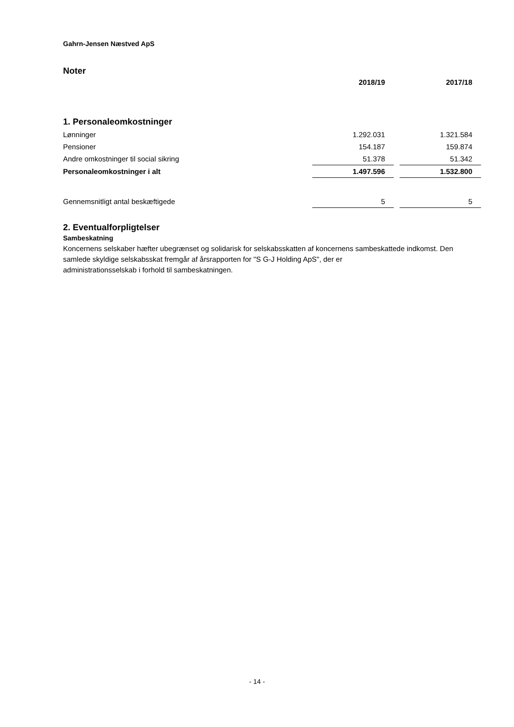Gahrn-Jensen Næstved ApS
Noter
| | 2018/19 | | 2017/18 |
| 1. Personaleomkostninger | | | |
| Lønninger | 1.292.031 | | 1.321.584 |
| Pensioner | 154.187 | | 159.874 |
| Andre omkostninger til social sikring | 51.378 | | 51.342 |
| Personaleomkostninger i alt | 1.497.596 | | 1.532.800 |
| Gennemsnitligt antal beskæftigede | 5 | | 5 |
2. Eventualforpligtelser
Sambeskatning
Koncernens selskaber hæfter ubegrænset og solidarisk for selskabsskatten af koncernens sambeskattede indkomst. Den samlede skyldige selskabsskat fremgår af årsrapporten for "S G-J Holding ApS", der er
administrationsselskab i forhold til sambeskatningen.
- 14 -